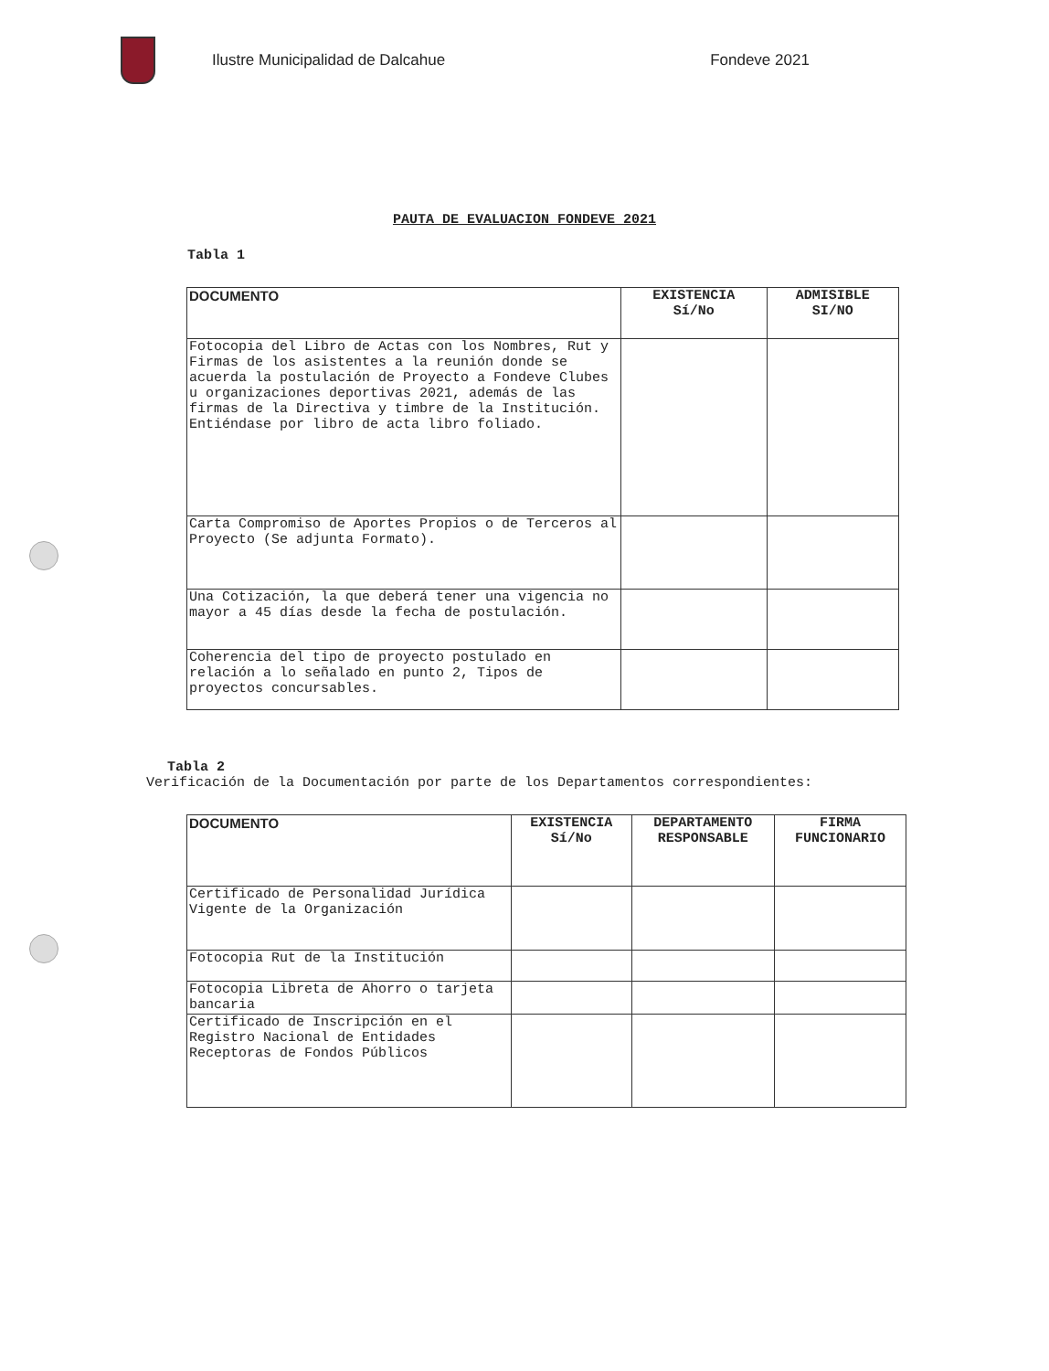Ilustre Municipalidad de Dalcahue Fondeve 2021
PAUTA DE EVALUACION FONDEVE 2021
Tabla 1
| DOCUMENTO | EXISTENCIA Sí/No | ADMISIBLE SI/NO |
| --- | --- | --- |
| Fotocopia del Libro de Actas con los Nombres, Rut y Firmas de los asistentes a la reunión donde se acuerda la postulación de Proyecto a Fondeve Clubes u organizaciones deportivas 2021, además de las firmas de la Directiva y timbre de la Institución. Entiéndase por libro de acta libro foliado. | | |
| Carta Compromiso de Aportes Propios o de Terceros al Proyecto (Se adjunta Formato). | | |
| Una Cotización, la que deberá tener una vigencia no mayor a 45 días desde la fecha de postulación. | | |
| Coherencia del tipo de proyecto postulado en relación a lo señalado en punto 2, Tipos de proyectos concursables. | | |
Tabla 2
Verificación de la Documentación por parte de los Departamentos correspondientes:
| DOCUMENTO | EXISTENCIA Sí/No | DEPARTAMENTO RESPONSABLE | FIRMA FUNCIONARIO |
| --- | --- | --- | --- |
| Certificado de Personalidad Jurídica Vigente de la Organización | | | |
| Fotocopia Rut de la Institución | | | |
| Fotocopia Libreta de Ahorro o tarjeta bancaria | | | |
| Certificado de Inscripción en el Registro Nacional de Entidades Receptoras de Fondos Públicos | | | |